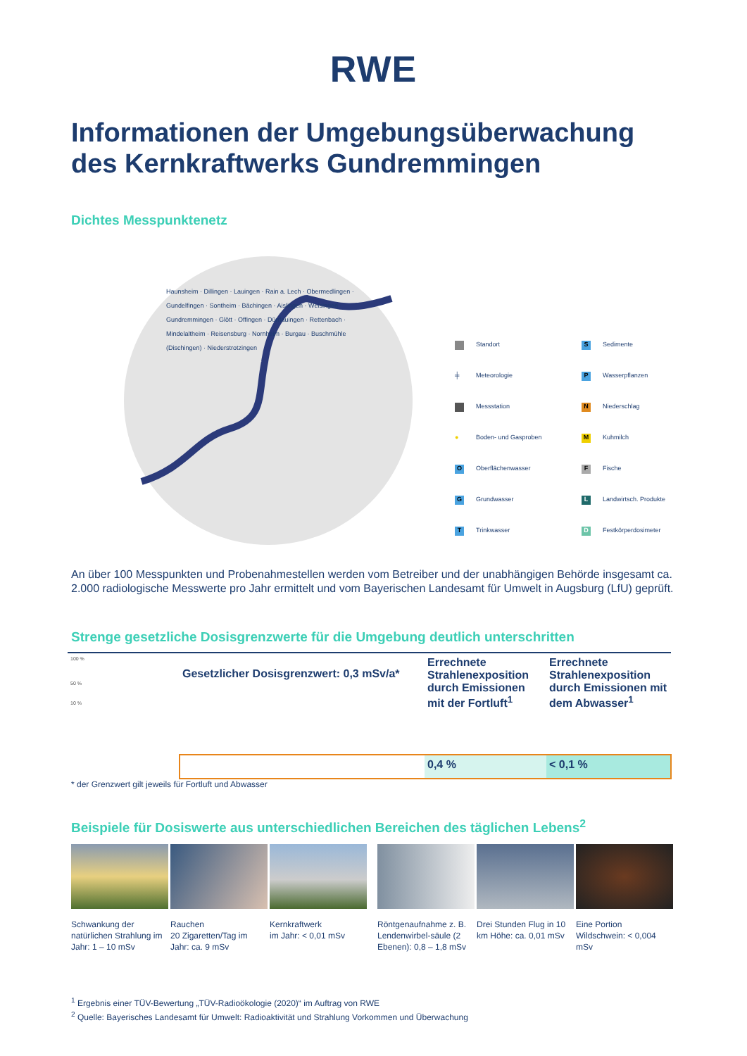RWE
Informationen der Umgebungsüberwachung
des Kernkraftwerks Gundremmingen
Dichtes Messpunktenetz
Haunsheim · Dillingen · Lauingen · Rain a. Lech · Obermedlingen · Gundelfingen · Sontheim · Bächingen · Aislingen · Weisingen · Gundremmingen · Glött · Offingen · Dürrlauingen · Rettenbach · Mindelaltheim · Reisensburg · Nornheim · Burgau · Buschmühle (Dischingen) · Niederstrotzingen
Standort S Sedimente ╪ Meteorologie P Wasserpflanzen Messstation N Niederschlag ● Boden- und Gasproben M Kuhmilch O Oberflächenwasser F Fische G Grundwasser L Landwirtsch. Produkte T Trinkwasser D Festkörperdosimeter
An über 100 Messpunkten und Probenahmestellen werden vom Betreiber und der unabhängigen Behörde insgesamt ca. 2.000 radiologische Messwerte pro Jahr ermittelt und vom Bayerischen Landesamt für Umwelt in Augsburg (LfU) geprüft.
Strenge gesetzliche Dosisgrenzwerte für die Umgebung deutlich unterschritten
| 100 % 50 % 10 % | Gesetzlicher Dosisgrenzwert: 0,3 mSv/a* | Errechnete Strahlenexposition durch Emissionen mit der Fortluft<sup>1</sup> | Errechnete Strahlenexposition durch Emissionen mit dem Abwasser<sup>1</sup> |
| | | 0,4 % | < 0,1 % |
* der Grenzwert gilt jeweils für Fortluft und Abwasser
Beispiele für Dosiswerte aus unterschiedlichen Bereichen des täglichen Lebens<sup>2</sup>
Schwankung der natürlichen Strahlung im Jahr: 1 – 10 mSv
Rauchen
20 Zigaretten/Tag im Jahr: ca. 9 mSv
Kernkraftwerk
im Jahr: < 0,01 mSv
Röntgenaufnahme z. B. Lendenwirbel-säule (2 Ebenen): 0,8 – 1,8 mSv
Drei Stunden Flug in 10 km Höhe: ca. 0,01 mSv
Eine Portion Wildschwein: < 0,004 mSv
<sup>1</sup> Ergebnis einer TÜV-Bewertung „TÜV-Radioökologie (2020)“ im Auftrag von RWE
<sup>2</sup> Quelle: Bayerisches Landesamt für Umwelt: Radioaktivität und Strahlung Vorkommen und Überwachung